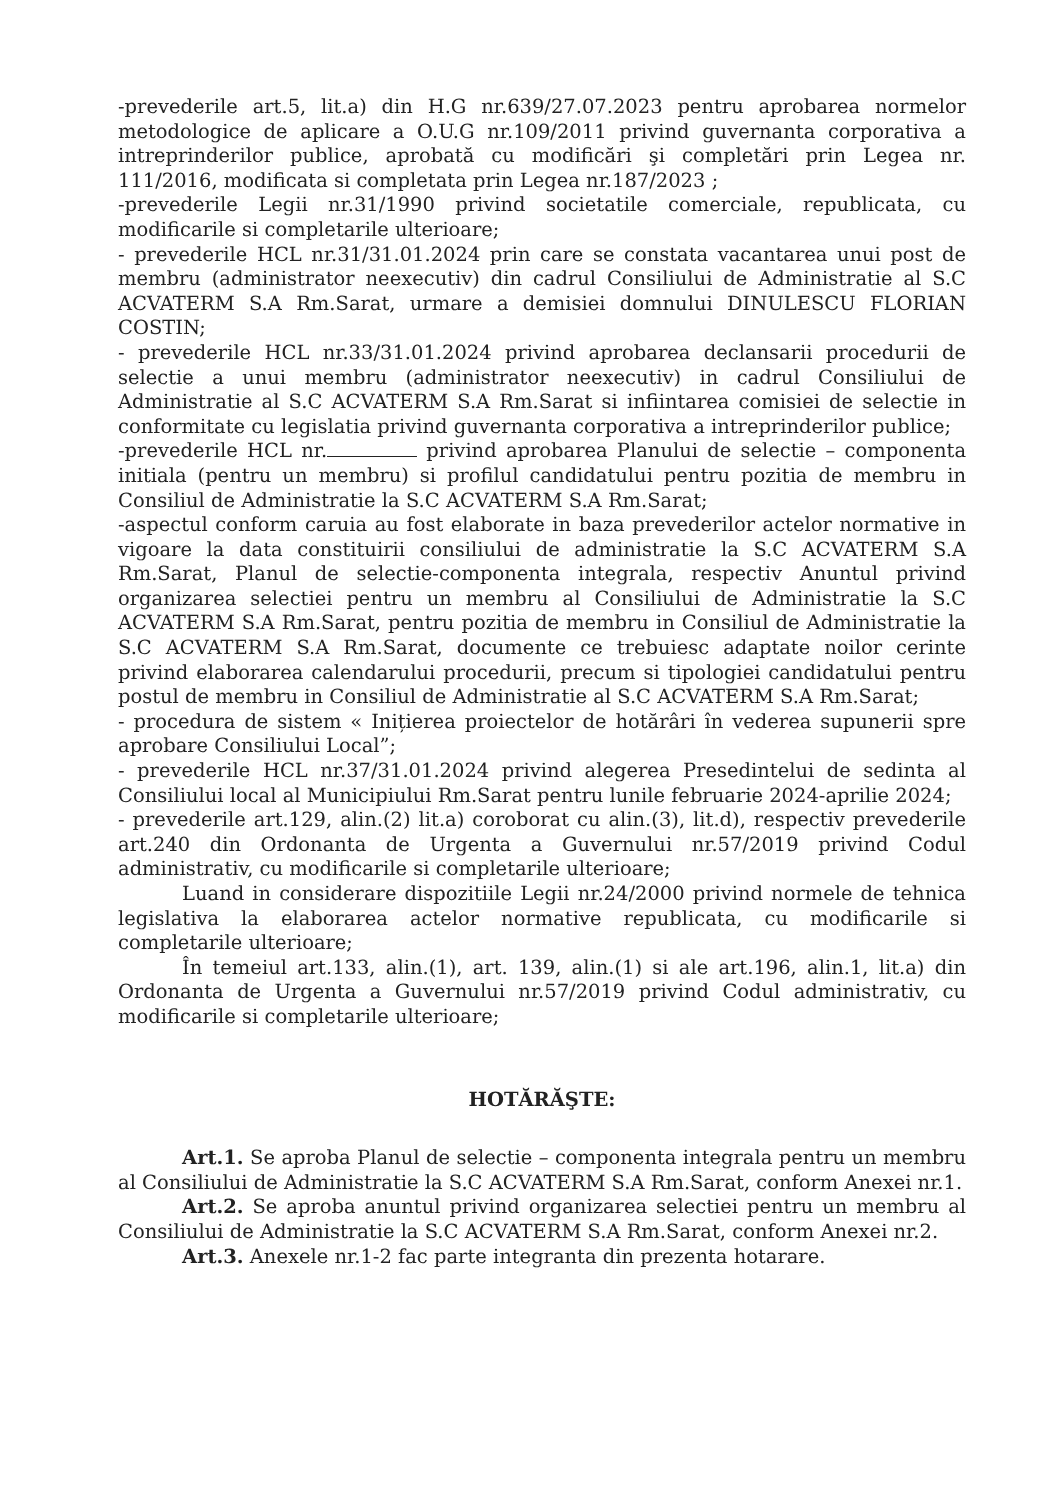-prevederile art.5, lit.a) din H.G nr.639/27.07.2023 pentru aprobarea normelor metodologice de aplicare a O.U.G nr.109/2011 privind guvernanta corporativa a intreprinderilor publice, aprobată cu modificări şi completări prin Legea nr. 111/2016, modificata si completata prin Legea nr.187/2023 ;
-prevederile Legii nr.31/1990 privind societatile comerciale, republicata, cu modificarile si completarile ulterioare;
- prevederile HCL nr.31/31.01.2024 prin care se constata vacantarea unui post de membru (administrator neexecutiv) din cadrul Consiliului de Administratie al S.C ACVATERM S.A Rm.Sarat, urmare a demisiei domnului DINULESCU FLORIAN COSTIN;
- prevederile HCL nr.33/31.01.2024 privind aprobarea declansarii procedurii de selectie a unui membru (administrator neexecutiv) in cadrul Consiliului de Administratie al S.C ACVATERM S.A Rm.Sarat si infiintarea comisiei de selectie in conformitate cu legislatia privind guvernanta corporativa a intreprinderilor publice;
-prevederile HCL nr. privind aprobarea Planului de selectie – componenta initiala (pentru un membru) si profilul candidatului pentru pozitia de membru in Consiliul de Administratie la S.C ACVATERM S.A Rm.Sarat;
-aspectul conform caruia au fost elaborate in baza prevederilor actelor normative in vigoare la data constituirii consiliului de administratie la S.C ACVATERM S.A Rm.Sarat, Planul de selectie-componenta integrala, respectiv Anuntul privind organizarea selectiei pentru un membru al Consiliului de Administratie la S.C ACVATERM S.A Rm.Sarat, pentru pozitia de membru in Consiliul de Administratie la S.C ACVATERM S.A Rm.Sarat, documente ce trebuiesc adaptate noilor cerinte privind elaborarea calendarului procedurii, precum si tipologiei candidatului pentru postul de membru in Consiliul de Administratie al S.C ACVATERM S.A Rm.Sarat;
- procedura de sistem « Inițierea proiectelor de hotărâri în vederea supunerii spre aprobare Consiliului Local”;
- prevederile HCL nr.37/31.01.2024 privind alegerea Presedintelui de sedinta al Consiliului local al Municipiului Rm.Sarat pentru lunile februarie 2024-aprilie 2024;
- prevederile art.129, alin.(2) lit.a) coroborat cu alin.(3), lit.d), respectiv prevederile art.240 din Ordonanta de Urgenta a Guvernului nr.57/2019 privind Codul administrativ, cu modificarile si completarile ulterioare;
Luand in considerare dispozitiile Legii nr.24/2000 privind normele de tehnica legislativa la elaborarea actelor normative republicata, cu modificarile si completarile ulterioare;
În temeiul art.133, alin.(1), art. 139, alin.(1) si ale art.196, alin.1, lit.a) din Ordonanta de Urgenta a Guvernului nr.57/2019 privind Codul administrativ, cu modificarile si completarile ulterioare;
HOTĂRĂŞTE:
Art.1. Se aproba Planul de selectie – componenta integrala pentru un membru al Consiliului de Administratie la S.C ACVATERM S.A Rm.Sarat, conform Anexei nr.1.
Art.2. Se aproba anuntul privind organizarea selectiei pentru un membru al Consiliului de Administratie la S.C ACVATERM S.A Rm.Sarat, conform Anexei nr.2.
Art.3. Anexele nr.1-2 fac parte integranta din prezenta hotarare.